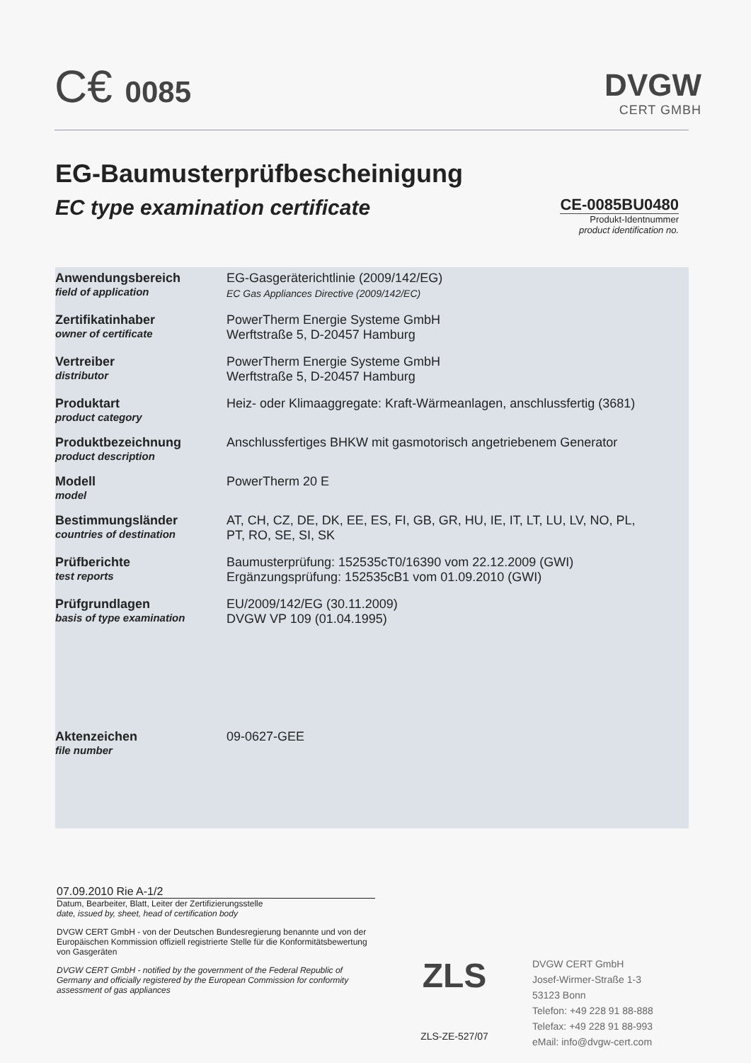C€ 0085
DVGW
CERT GMBH
EG-Baumusterprüfbescheinigung
EC type examination certificate
CE-0085BU0480
Produkt-Identnummer
product identification no.
| Anwendungsbereich field of application | EG-Gasgeräterichtlinie (2009/142/EG) EC Gas Appliances Directive (2009/142/EC) |
| Zertifikatinhaber owner of certificate | PowerTherm Energie Systeme GmbH Werftstraße 5, D-20457 Hamburg |
| Vertreiber distributor | PowerTherm Energie Systeme GmbH Werftstraße 5, D-20457 Hamburg |
| Produktart product category | Heiz- oder Klimaaggregate: Kraft-Wärmeanlagen, anschlussfertig (3681) |
| Produktbezeichnung product description | Anschlussfertiges BHKW mit gasmotorisch angetriebenem Generator |
| Modell model | PowerTherm 20 E |
| Bestimmungsländer countries of destination | AT, CH, CZ, DE, DK, EE, ES, FI, GB, GR, HU, IE, IT, LT, LU, LV, NO, PL, PT, RO, SE, SI, SK |
| Prüfberichte test reports | Baumusterprüfung: 152535cT0/16390 vom 22.12.2009 (GWI) Ergänzungsprüfung: 152535cB1 vom 01.09.2010 (GWI) |
| Prüfgrundlagen basis of type examination | EU/2009/142/EG (30.11.2009) DVGW VP 109 (01.04.1995) |
| Aktenzeichen file number | 09-0627-GEE |
07.09.2010 Rie A-1/2
Datum, Bearbeiter, Blatt, Leiter der Zertifizierungsstelle
date, issued by, sheet, head of certification body
DVGW CERT GmbH - von der Deutschen Bundesregierung benannte und von der Europäischen Kommission offiziell registrierte Stelle für die Konformitätsbewertung von Gasgeräten
DVGW CERT GmbH - notified by the government of the Federal Republic of Germany and officially registered by the European Commission for conformity assessment of gas appliances
ZLS
ZLS-ZE-527/07
DVGW CERT GmbH
Josef-Wirmer-Straße 1-3
53123 Bonn
Telefon: +49 228 91 88-888
Telefax: +49 228 91 88-993
eMail: info@dvgw-cert.com